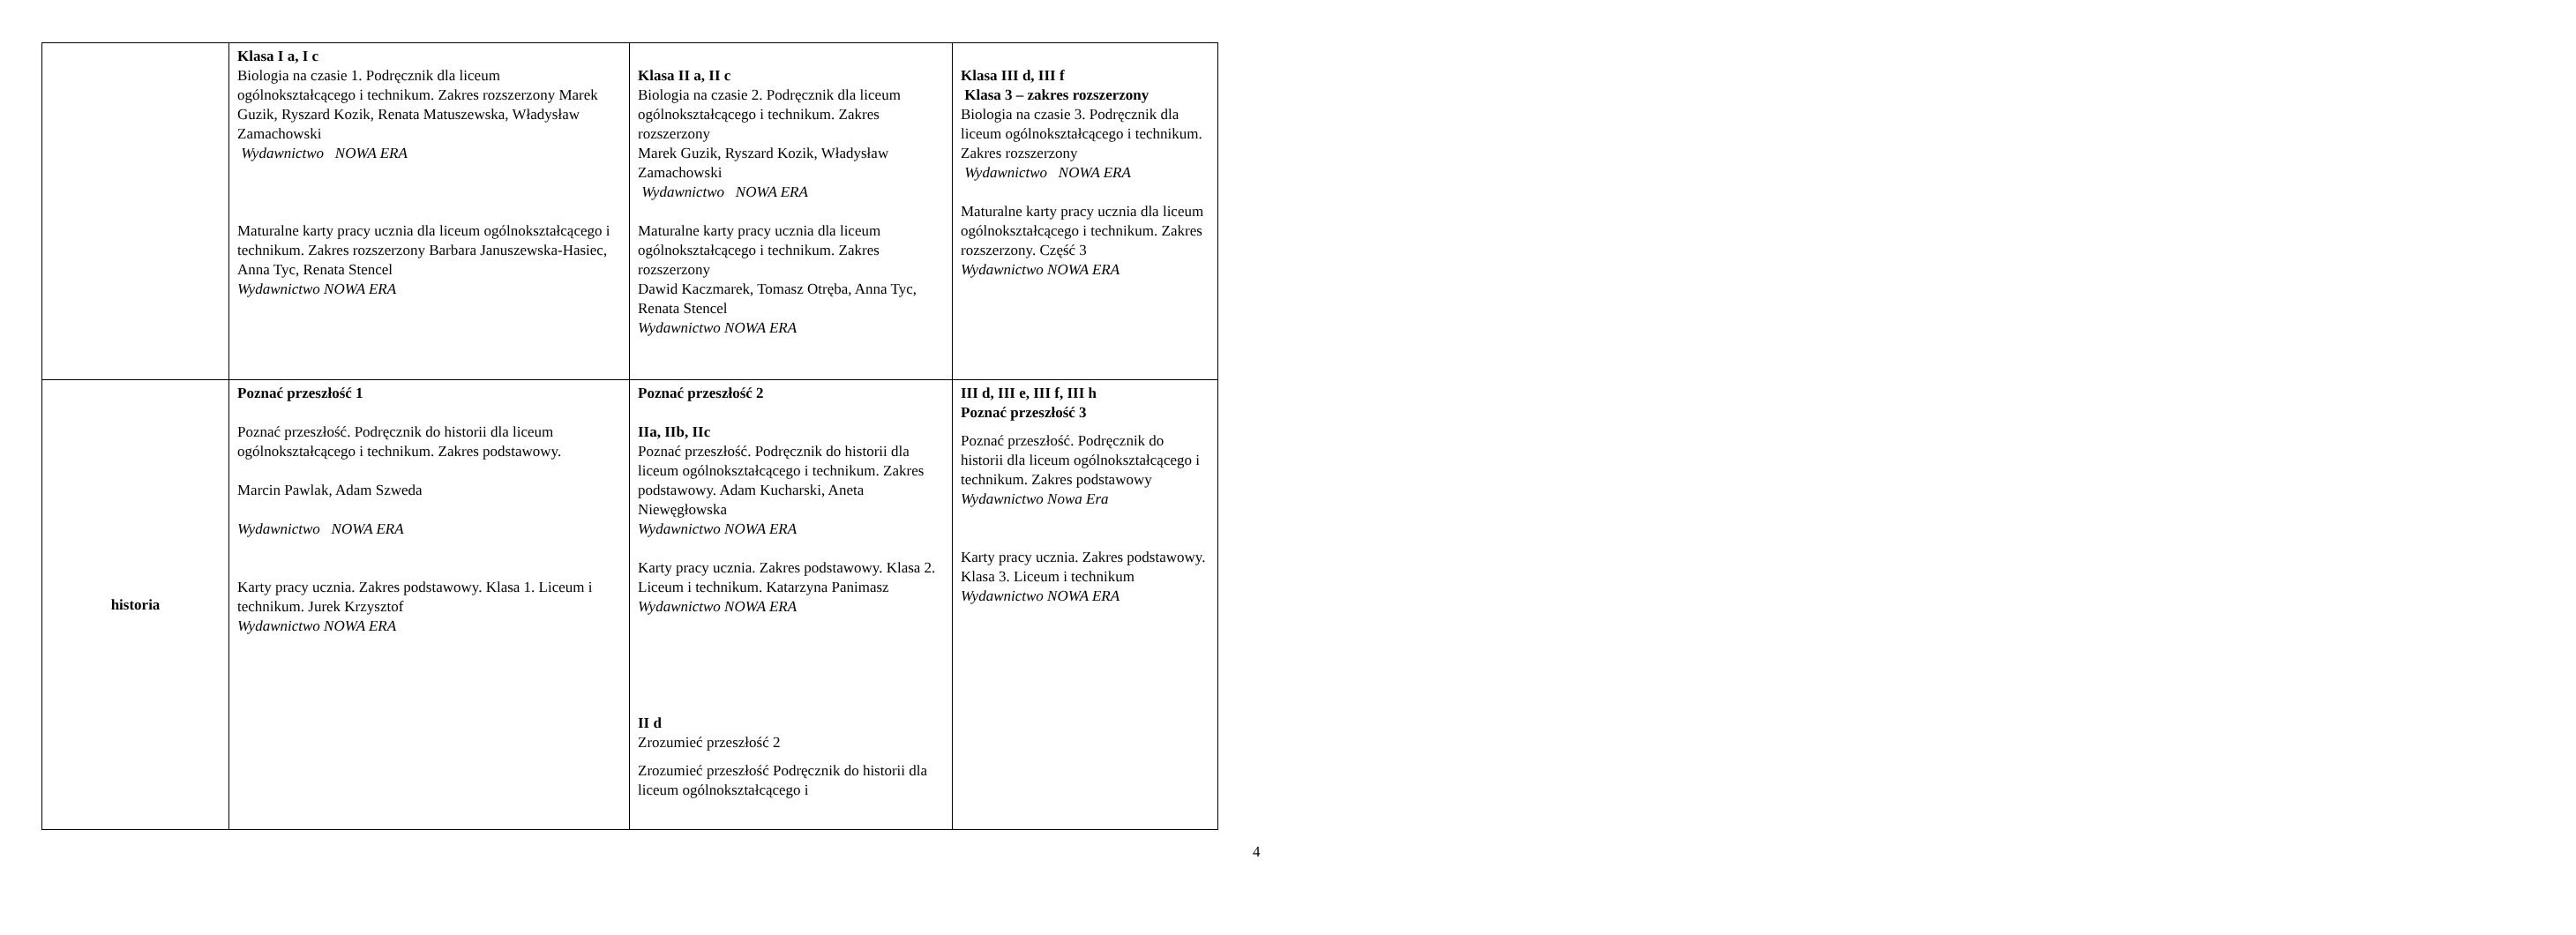| | Klasa I a, I c Biologia na czasie 1. Podręcznik dla liceum ogólnokształcącego i technikum. Zakres rozszerzony Marek Guzik, Ryszard Kozik, Renata Matuszewska, Władysław Zamachowski Wydawnictwo NOWA ERA Maturalne karty pracy ucznia dla liceum ogólnokształcącego i technikum. Zakres rozszerzony Barbara Januszewska-Hasiec, Anna Tyc, Renata Stencel Wydawnictwo NOWA ERA | Klasa II a, II c Biologia na czasie 2. Podręcznik dla liceum ogólnokształcącego i technikum. Zakres rozszerzony Marek Guzik, Ryszard Kozik, Władysław Zamachowski Wydawnictwo NOWA ERA Maturalne karty pracy ucznia dla liceum ogólnokształcącego i technikum. Zakres rozszerzony Dawid Kaczmarek, Tomasz Otręba, Anna Tyc, Renata Stencel Wydawnictwo NOWA ERA | Klasa III d, III f Klasa 3 – zakres rozszerzony Biologia na czasie 3. Podręcznik dla liceum ogólnokształcącego i technikum. Zakres rozszerzony Wydawnictwo NOWA ERA Maturalne karty pracy ucznia dla liceum ogólnokształcącego i technikum. Zakres rozszerzony. Część 3 Wydawnictwo NOWA ERA |
| historia | Poznać przeszłość 1 Poznać przeszłość. Podręcznik do historii dla liceum ogólnokształcącego i technikum. Zakres podstawowy. Marcin Pawlak, Adam Szweda Wydawnictwo NOWA ERA Karty pracy ucznia. Zakres podstawowy. Klasa 1. Liceum i technikum. Jurek Krzysztof Wydawnictwo NOWA ERA | Poznać przeszłość 2 IIa, IIb, IIc Poznać przeszłość. Podręcznik do historii dla liceum ogólnokształcącego i technikum. Zakres podstawowy. Adam Kucharski, Aneta Niewęgłowska Wydawnictwo NOWA ERA Karty pracy ucznia. Zakres podstawowy. Klasa 2. Liceum i technikum. Katarzyna Panimasz Wydawnictwo NOWA ERA II d Zrozumieć przeszłość 2 Zrozumieć przeszłość Podręcznik do historii dla liceum ogólnokształcącego i | III d, III e, III f, III h Poznać przeszłość 3 Poznać przeszłość. Podręcznik do historii dla liceum ogólnokształcącego i technikum. Zakres podstawowy Wydawnictwo Nowa Era Karty pracy ucznia. Zakres podstawowy. Klasa 3. Liceum i technikum Wydawnictwo NOWA ERA |
4